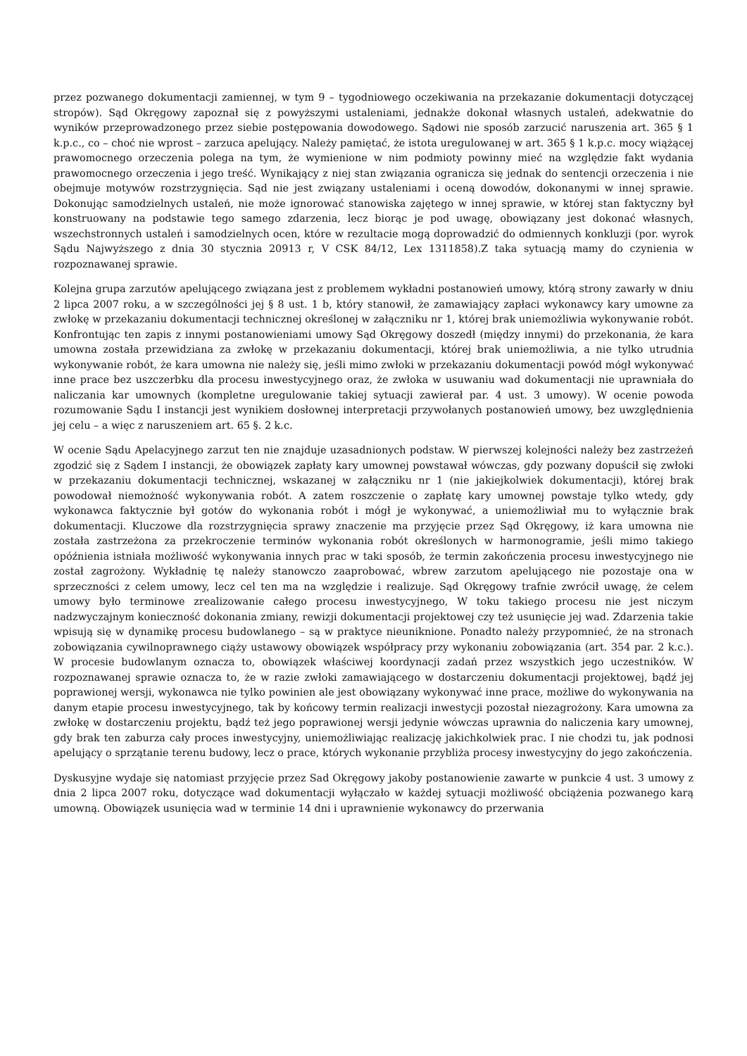przez pozwanego dokumentacji zamiennej, w tym 9 – tygodniowego oczekiwania na przekazanie dokumentacji dotyczącej stropów). Sąd Okręgowy zapoznał się z powyższymi ustaleniami, jednakże dokonał własnych ustaleń, adekwatnie do wyników przeprowadzonego przez siebie postępowania dowodowego. Sądowi nie sposób zarzucić naruszenia art. 365 § 1 k.p.c., co – choć nie wprost – zarzuca apelujący. Należy pamiętać, że istota uregulowanej w art. 365 § 1 k.p.c. mocy wiążącej prawomocnego orzeczenia polega na tym, że wymienione w nim podmioty powinny mieć na względzie fakt wydania prawomocnego orzeczenia i jego treść. Wynikający z niej stan związania ogranicza się jednak do sentencji orzeczenia i nie obejmuje motywów rozstrzygnięcia. Sąd nie jest związany ustaleniami i oceną dowodów, dokonanymi w innej sprawie. Dokonując samodzielnych ustaleń, nie może ignorować stanowiska zajętego w innej sprawie, w której stan faktyczny był konstruowany na podstawie tego samego zdarzenia, lecz biorąc je pod uwagę, obowiązany jest dokonać własnych, wszechstronnych ustaleń i samodzielnych ocen, które w rezultacie mogą doprowadzić do odmiennych konkluzji (por. wyrok Sądu Najwyższego z dnia 30 stycznia 20913 r, V CSK 84/12, Lex 1311858).Z taka sytuacją mamy do czynienia w rozpoznawanej sprawie.
Kolejna grupa zarzutów apelującego związana jest z problemem wykładni postanowień umowy, którą strony zawarły w dniu 2 lipca 2007 roku, a w szczególności jej § 8 ust. 1 b, który stanowił, że zamawiający zapłaci wykonawcy kary umowne za zwłokę w przekazaniu dokumentacji technicznej określonej w załączniku nr 1, której brak uniemożliwia wykonywanie robót. Konfrontując ten zapis z innymi postanowieniami umowy Sąd Okręgowy doszedł (między innymi) do przekonania, że kara umowna została przewidziana za zwłokę w przekazaniu dokumentacji, której brak uniemożliwia, a nie tylko utrudnia wykonywanie robót, że kara umowna nie należy się, jeśli mimo zwłoki w przekazaniu dokumentacji powód mógł wykonywać inne prace bez uszczerbku dla procesu inwestycyjnego oraz, że zwłoka w usuwaniu wad dokumentacji nie uprawniała do naliczania kar umownych (kompletne uregulowanie takiej sytuacji zawierał par. 4 ust. 3 umowy). W ocenie powoda rozumowanie Sądu I instancji jest wynikiem dosłownej interpretacji przywołanych postanowień umowy, bez uwzględnienia jej celu – a więc z naruszeniem art. 65 §. 2 k.c.
W ocenie Sądu Apelacyjnego zarzut ten nie znajduje uzasadnionych podstaw. W pierwszej kolejności należy bez zastrzeżeń zgodzić się z Sądem I instancji, że obowiązek zapłaty kary umownej powstawał wówczas, gdy pozwany dopuścił się zwłoki w przekazaniu dokumentacji technicznej, wskazanej w załączniku nr 1 (nie jakiejkolwiek dokumentacji), której brak powodował niemożność wykonywania robót. A zatem roszczenie o zapłatę kary umownej powstaje tylko wtedy, gdy wykonawca faktycznie był gotów do wykonania robót i mógł je wykonywać, a uniemożliwiał mu to wyłącznie brak dokumentacji. Kluczowe dla rozstrzygnięcia sprawy znaczenie ma przyjęcie przez Sąd Okręgowy, iż kara umowna nie została zastrzeżona za przekroczenie terminów wykonania robót określonych w harmonogramie, jeśli mimo takiego opóźnienia istniała możliwość wykonywania innych prac w taki sposób, że termin zakończenia procesu inwestycyjnego nie został zagrożony. Wykładnię tę należy stanowczo zaaprobować, wbrew zarzutom apelującego nie pozostaje ona w sprzeczności z celem umowy, lecz cel ten ma na względzie i realizuje. Sąd Okręgowy trafnie zwrócił uwagę, że celem umowy było terminowe zrealizowanie całego procesu inwestycyjnego, W toku takiego procesu nie jest niczym nadzwyczajnym konieczność dokonania zmiany, rewizji dokumentacji projektowej czy też usunięcie jej wad. Zdarzenia takie wpisują się w dynamikę procesu budowlanego – są w praktyce nieuniknione. Ponadto należy przypomnieć, że na stronach zobowiązania cywilnoprawnego ciąży ustawowy obowiązek współpracy przy wykonaniu zobowiązania (art. 354 par. 2 k.c.). W procesie budowlanym oznacza to, obowiązek właściwej koordynacji zadań przez wszystkich jego uczestników. W rozpoznawanej sprawie oznacza to, że w razie zwłoki zamawiającego w dostarczeniu dokumentacji projektowej, bądź jej poprawionej wersji, wykonawca nie tylko powinien ale jest obowiązany wykonywać inne prace, możliwe do wykonywania na danym etapie procesu inwestycyjnego, tak by końcowy termin realizacji inwestycji pozostał niezagrożony. Kara umowna za zwłokę w dostarczeniu projektu, bądź też jego poprawionej wersji jedynie wówczas uprawnia do naliczenia kary umownej, gdy brak ten zaburza cały proces inwestycyjny, uniemożliwiając realizację jakichkolwiek prac. I nie chodzi tu, jak podnosi apelujący o sprzątanie terenu budowy, lecz o prace, których wykonanie przybliża procesy inwestycyjny do jego zakończenia.
Dyskusyjne wydaje się natomiast przyjęcie przez Sad Okręgowy jakoby postanowienie zawarte w punkcie 4 ust. 3 umowy z dnia 2 lipca 2007 roku, dotyczące wad dokumentacji wyłączało w każdej sytuacji możliwość obciążenia pozwanego karą umowną. Obowiązek usunięcia wad w terminie 14 dni i uprawnienie wykonawcy do przerwania